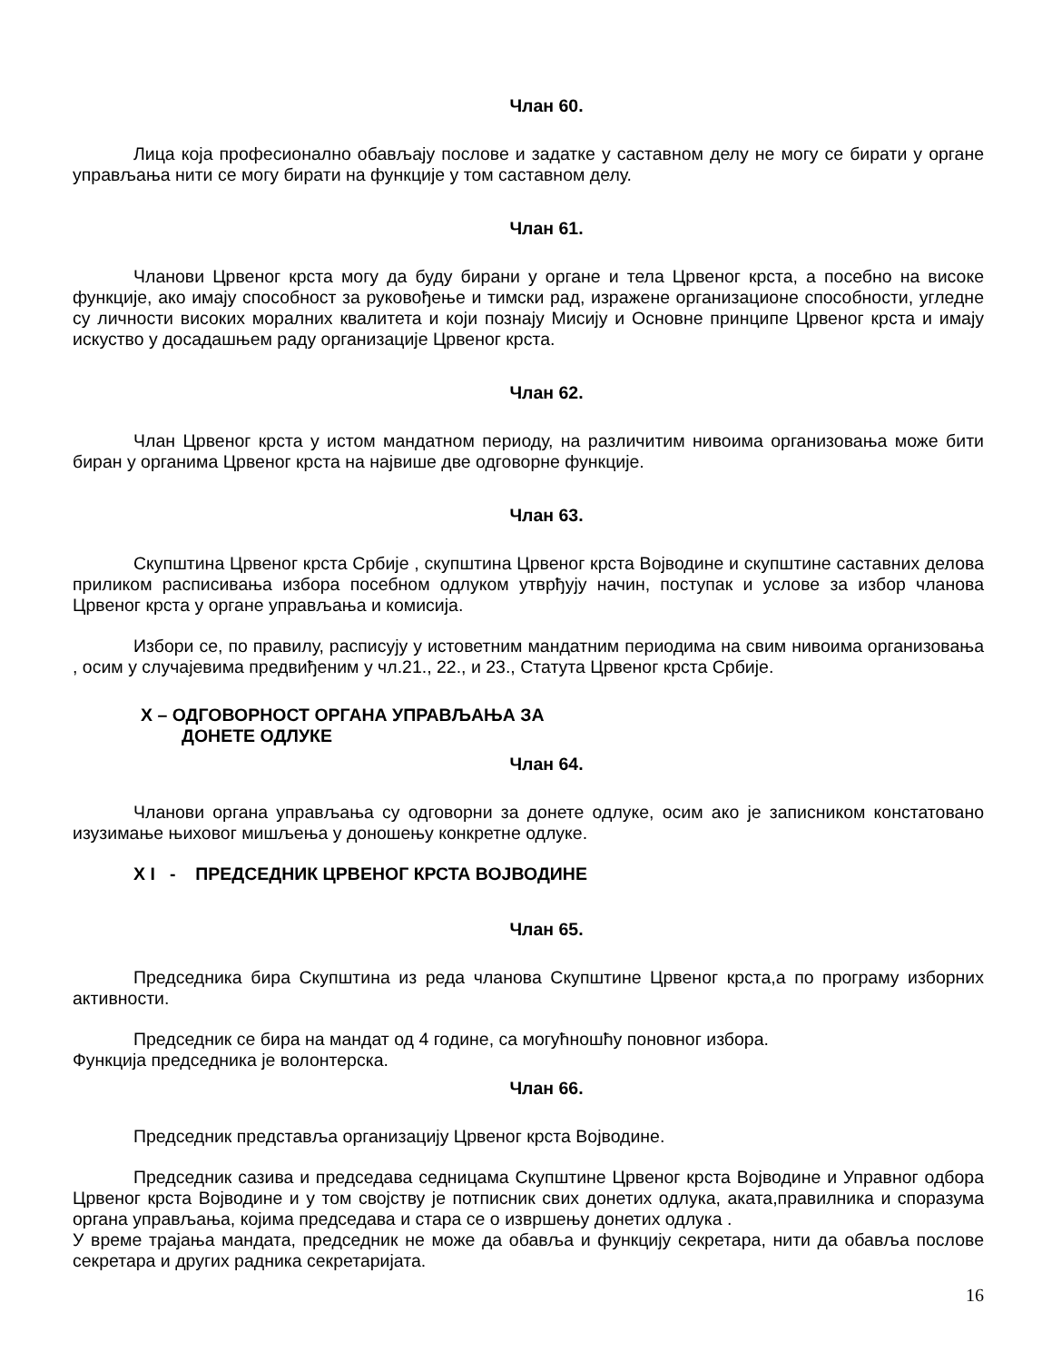Члан 60.
Лица која професионално обављају послове и задатке у саставном делу не могу се бирати у органе управљања нити се могу бирати на функције у том саставном делу.
Члан 61.
Чланови Црвеног крста могу да буду бирани у органе и тела Црвеног крста, а посебно на високе функције, ако имају способност за руковођење и тимски рад, изражене организационе способности, угледне су личности високих моралних квалитета и који познају Мисију и Основне принципе Црвеног крста и имају искуство у досадашњем раду организације Црвеног крста.
Члан 62.
Члан Црвеног крста у истом мандатном периоду, на различитим нивоима организовања може бити биран у органима Црвеног крста на највише две одговорне функције.
Члан 63.
Скупштина Црвеног крста Србије , скупштина Црвеног крста Војводине и скупштине саставних делова приликом расписивања избора посебном одлуком утврђују начин, поступак и услове за избор чланова Црвеног крста у органе управљања и комисија.
Избори се, по правилу, расписују у истоветним мандатним периодима на свим нивоима организовања , осим у случајевима предвиђеним у чл.21., 22., и 23., Статута Црвеног крста Србије.
X – ОДГОВОРНОСТ ОРГАНА УПРАВЉАЊА ЗА
ДОНЕТЕ ОДЛУКЕ
Члан 64.
Чланови органа управљања су одговорни за донете одлуке, осим ако је записником констатовано изузимање њиховог мишљења у доношењу конкретне одлуке.
X I - ПРЕДСЕДНИК ЦРВЕНОГ КРСТА ВОЈВОДИНЕ
Члан 65.
Председника бира Скупштина из реда чланова Скупштине Црвеног крста,а по програму изборних активности.
Председник се бира на мандат од 4 године, са могућношћу поновног избора.
Функција председника је волонтерска.
Члан 66.
Председник представља организацију Црвеног крста Војводине.
Председник сазива и председава седницама Скупштине Црвеног крста Војводине и Управног одбора Црвеног крста Војводине и у том својству је потписник свих донетих одлука, аката,правилника и споразума органа управљања, којима председава и стара се о извршењу донетих одлука .
У време трајања мандата, председник не може да обавља и функцију секретара, нити да обавља послове секретара и других радника секретаријата.
16